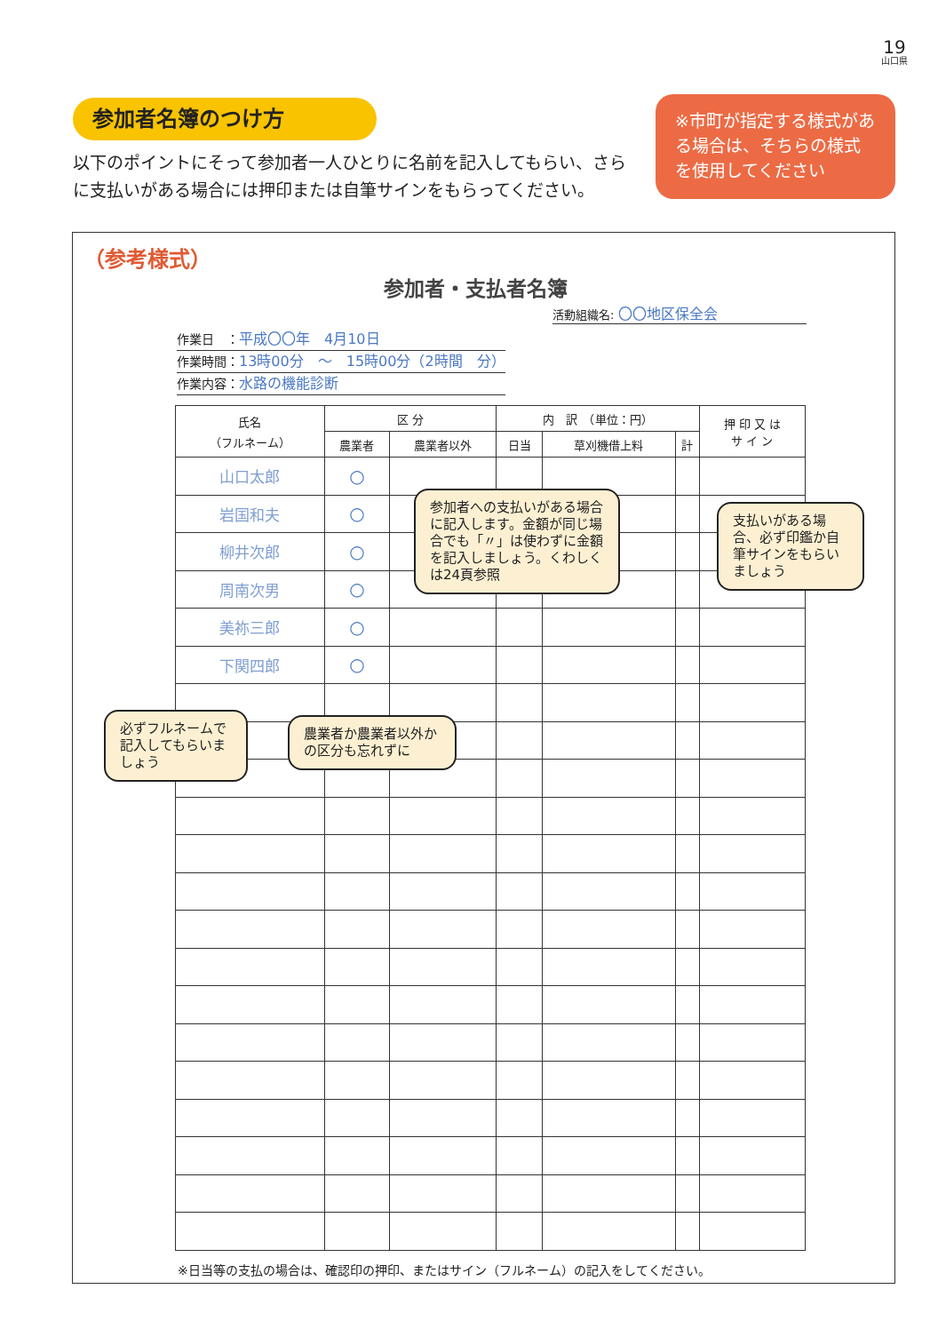19
山口県
参加者名簿のつけ方
以下のポイントにそって参加者一人ひとりに名前を記入してもらい、さらに支払いがある場合には押印または自筆サインをもらってください。
※市町が指定する様式がある場合は、そちらの様式を使用してください
（参考様式）
参加者・支払者名簿
活動組織名: 〇〇地区保全会
作業日　：平成〇〇年　4月10日
作業時間：13時00分　～　15時00分（2時間　分）
作業内容：水路の機能診断
| 氏名 （フルネーム） | 区 分 | | 内 訳 （単位：円） | | | 押 印 又 は サ イ ン |
| --- | --- | --- | --- | --- | --- | --- |
| | 農業者 | 農業者以外 | 日当 | 草刈機借上料 | 計 | |
| 山口太郎 | ○ | | | | | |
| 岩国和夫 | ○ | | | | | |
| 柳井次郎 | ○ | | | | | |
| 周南次男 | ○ | | | | | |
| 美祢三郎 | ○ | | | | | |
| 下関四郎 | ○ | | | | | |
参加者への支払いがある場合に記入します。金額が同じ場合でも「〃」は使わずに金額を記入しましょう。くわしくは24頁参照
支払いがある場合、必ず印鑑か自筆サインをもらいましょう
必ずフルネームで記入してもらいましょう
農業者か農業者以外かの区分も忘れずに
※日当等の支払の場合は、確認印の押印、またはサイン（フルネーム）の記入をしてください。